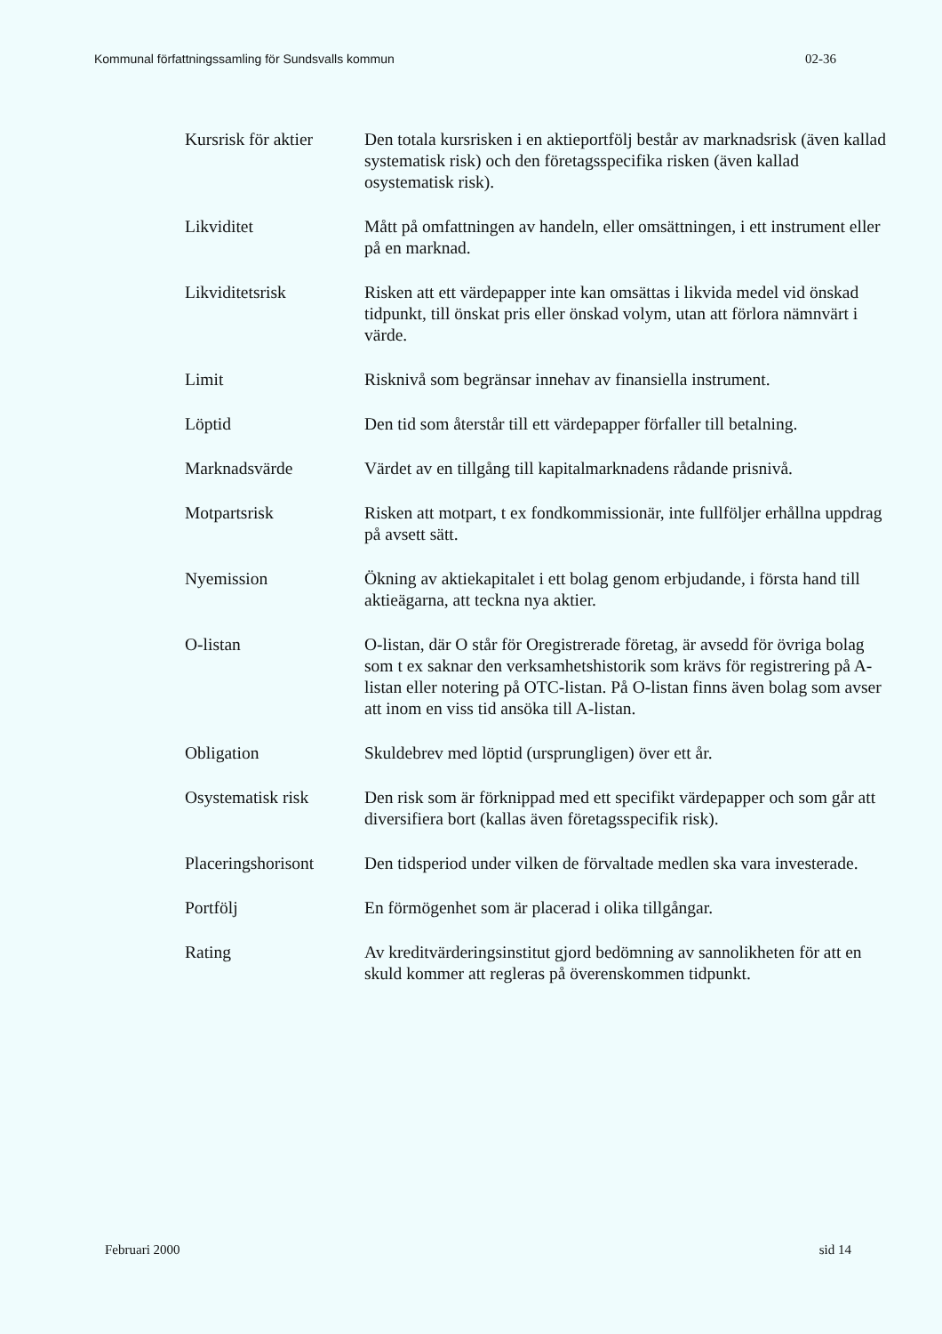Kommunal författningssamling för Sundsvalls kommun 02-36
Kursrisk för aktier
Den totala kursrisken i en aktieportfölj består av marknadsrisk (även kallad systematisk risk) och den företagsspecifika risken (även kallad osystematisk risk).
Likviditet Mått på omfattningen av handeln, eller omsättningen, i ett instrument eller på en marknad.
Likviditetsrisk Risken att ett värdepapper inte kan omsättas i likvida medel vid önskad tidpunkt, till önskat pris eller önskad volym, utan att förlora nämnvärt i värde.
Limit Risknivå som begränsar innehav av finansiella instrument.
Löptid Den tid som återstår till ett värdepapper förfaller till betalning.
Marknadsvärde Värdet av en tillgång till kapitalmarknadens rådande prisnivå.
Motpartsrisk Risken att motpart, t ex fondkommissionär, inte fullföljer erhållna uppdrag på avsett sätt.
Nyemission Ökning av aktiekapitalet i ett bolag genom erbjudande, i första hand till aktieägarna, att teckna nya aktier.
O-listan O-listan, där O står för Oregistrerade företag, är avsedd för övriga bolag som t ex saknar den verksamhetshistorik som krävs för registrering på A-listan eller notering på OTC-listan. På O-listan finns även bolag som avser att inom en viss tid ansöka till A-listan.
Obligation Skuldebrev med löptid (ursprungligen) över ett år.
Osystematisk risk Den risk som är förknippad med ett specifikt värdepapper och som går att diversifiera bort (kallas även företagsspecifik risk).
Placeringshorisont
Den tidsperiod under vilken de förvaltade medlen ska vara investerade.
Portfölj En förmögenhet som är placerad i olika tillgångar.
Rating Av kreditvärderingsinstitut gjord bedömning av sannolikheten för att en skuld kommer att regleras på överenskommen tidpunkt.
Februari 2000 sid 14